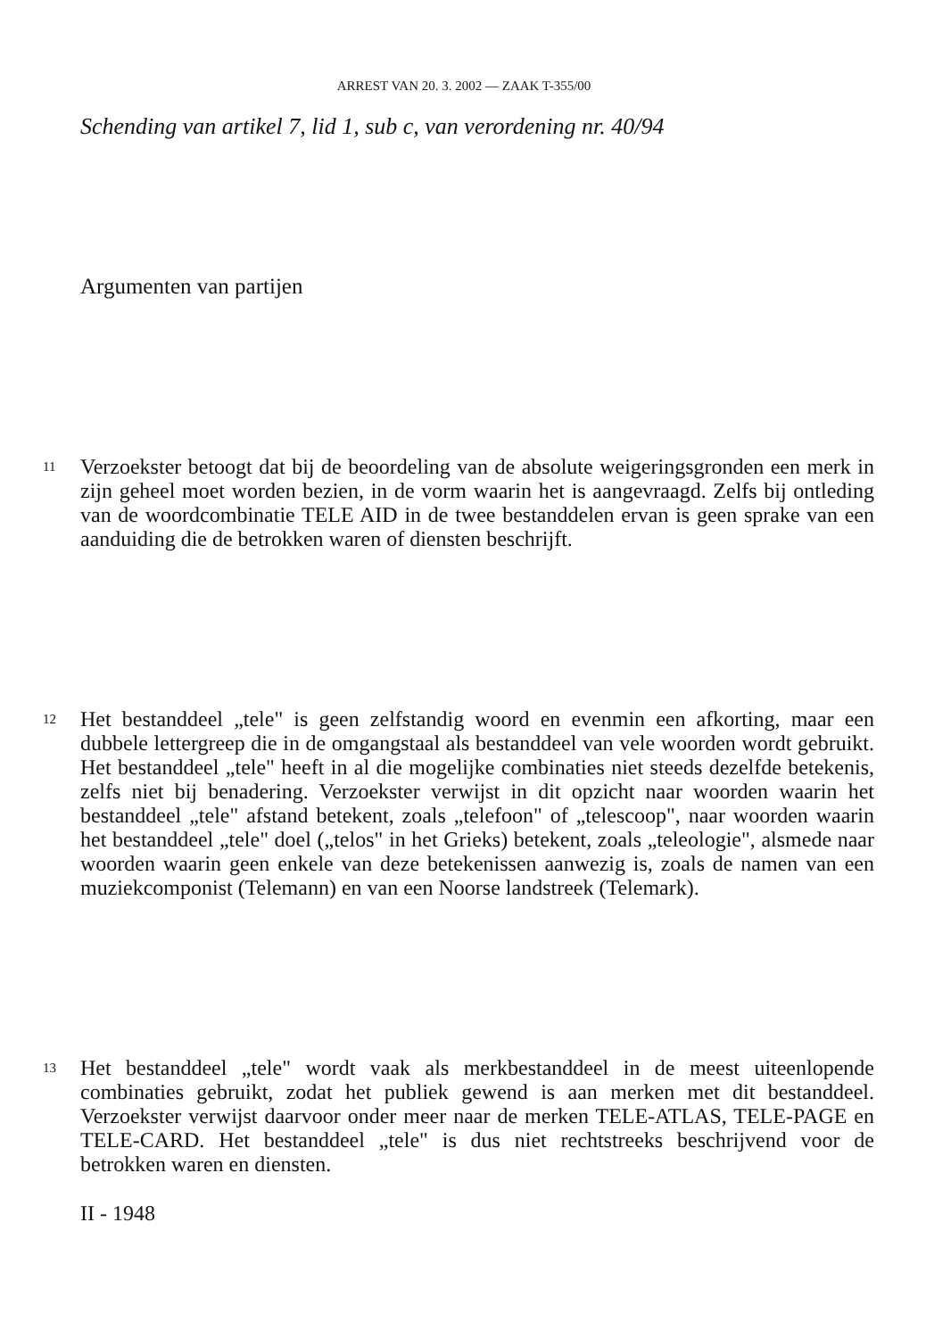ARREST VAN 20. 3. 2002 — ZAAK T-355/00
Schending van artikel 7, lid 1, sub c, van verordening nr. 40/94
Argumenten van partijen
11
Verzoekster betoogt dat bij de beoordeling van de absolute weigeringsgronden een merk in zijn geheel moet worden bezien, in de vorm waarin het is aangevraagd. Zelfs bij ontleding van de woordcombinatie TELE AID in de twee bestanddelen ervan is geen sprake van een aanduiding die de betrokken waren of diensten beschrijft.
12
Het bestanddeel „tele" is geen zelfstandig woord en evenmin een afkorting, maar een dubbele lettergreep die in de omgangstaal als bestanddeel van vele woorden wordt gebruikt. Het bestanddeel „tele" heeft in al die mogelijke combinaties niet steeds dezelfde betekenis, zelfs niet bij benadering. Verzoekster verwijst in dit opzicht naar woorden waarin het bestanddeel „tele" afstand betekent, zoals „telefoon" of „telescoop", naar woorden waarin het bestanddeel „tele" doel („telos" in het Grieks) betekent, zoals „teleologie", alsmede naar woorden waarin geen enkele van deze betekenissen aanwezig is, zoals de namen van een muziekcomponist (Telemann) en van een Noorse landstreek (Telemark).
13
Het bestanddeel „tele" wordt vaak als merkbestanddeel in de meest uiteenlopende combinaties gebruikt, zodat het publiek gewend is aan merken met dit bestanddeel. Verzoekster verwijst daarvoor onder meer naar de merken TELE-ATLAS, TELE-PAGE en TELE-CARD. Het bestanddeel „tele" is dus niet rechtstreeks beschrijvend voor de betrokken waren en diensten.
II - 1948